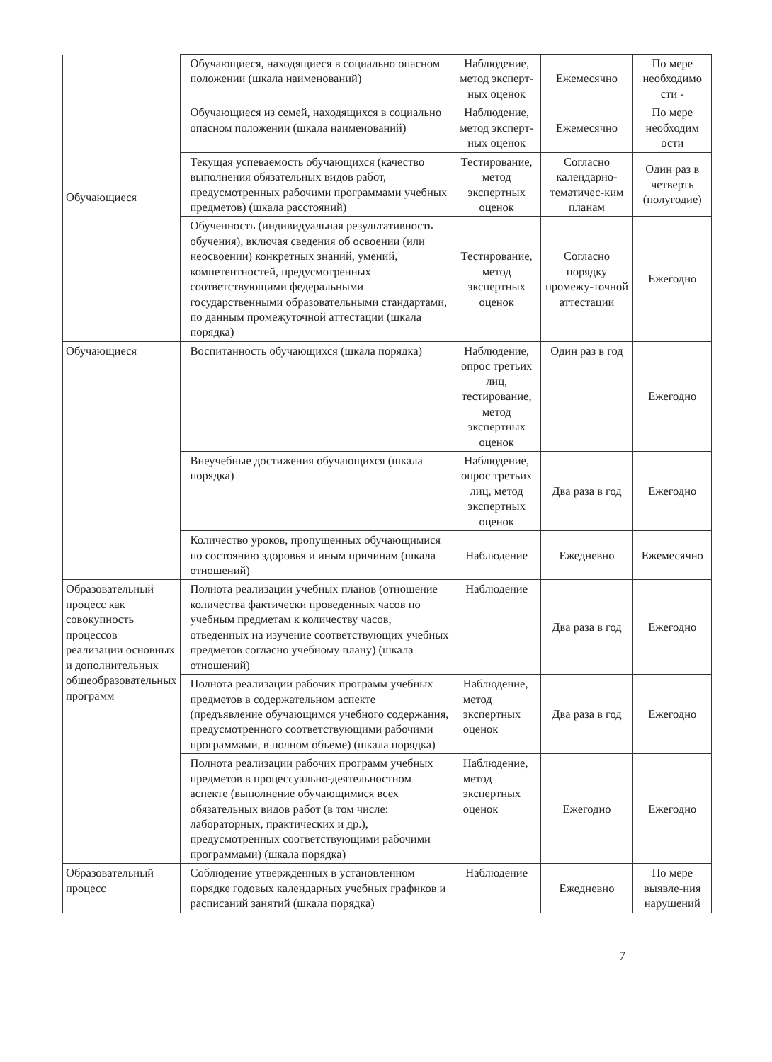| Обучающиеся | Обучающиеся, находящиеся в социально опасном положении (шкала наименований) | Наблюдение, метод эксперт-ных оценок | Ежемесячно | По мере необходимо сти - |
| | Обучающиеся из семей, находящихся в социально опасном положении (шкала наименований) | Наблюдение, метод эксперт-ных оценок | Ежемесячно | По мере необходим ости |
| | Текущая успеваемость обучающихся (качество выполнения обязательных видов работ, предусмотренных рабочими программами учебных предметов) (шкала расстояний) | Тестирование, метод экспертных оценок | Согласно календарно-тематичес-ким планам | Один раз в четверть (полугодие) |
| | Обученность (индивидуальная результативность обучения), включая сведения об освоении (или неосвоении) конкретных знаний, умений, компетентностей, предусмотренных соответствующими федеральными государственными образовательными стандартами, по данным промежуточной аттестации (шкала порядка) | Тестирование, метод экспертных оценок | Согласно порядку промежу-точной аттестации | Ежегодно |
| Обучающиеся | Воспитанность обучающихся (шкала порядка) | Наблюдение, опрос третьих лиц, тестирование, метод экспертных оценок | Один раз в год | Ежегодно |
| | Внеучебные достижения обучающихся (шкала порядка) | Наблюдение, опрос третьих лиц, метод экспертных оценок | Два раза в год | Ежегодно |
| | Количество уроков, пропущенных обучающимися по состоянию здоровья и иным причинам (шкала отношений) | Наблюдение | Ежедневно | Ежемесячно |
| Образовательный процесс как совокупность процессов реализации основных и дополнительных общеобразовательных программ | Полнота реализации учебных планов (отношение количества фактически проведенных часов по учебным предметам к количеству часов, отведенных на изучение соответствующих учебных предметов согласно учебному плану) (шкала отношений) | Наблюдение | Два раза в год | Ежегодно |
| | Полнота реализации рабочих программ учебных предметов в содержательном аспекте (предъявление обучающимся учебного содержания, предусмотренного соответствующими рабочими программами, в полном объеме) (шкала порядка) | Наблюдение, метод экспертных оценок | Два раза в год | Ежегодно |
| | Полнота реализации рабочих программ учебных предметов в процессуально-деятельностном аспекте (выполнение обучающимися всех обязательных видов работ (в том числе: лабораторных, практических и др.), предусмотренных соответствующими рабочими программами) (шкала порядка) | Наблюдение, метод экспертных оценок | Ежегодно | Ежегодно |
| Образовательный процесс | Соблюдение утвержденных в установленном порядке годовых календарных учебных графиков и расписаний занятий (шкала порядка) | Наблюдение | Ежедневно | По мере выявле-ния нарушений |
7